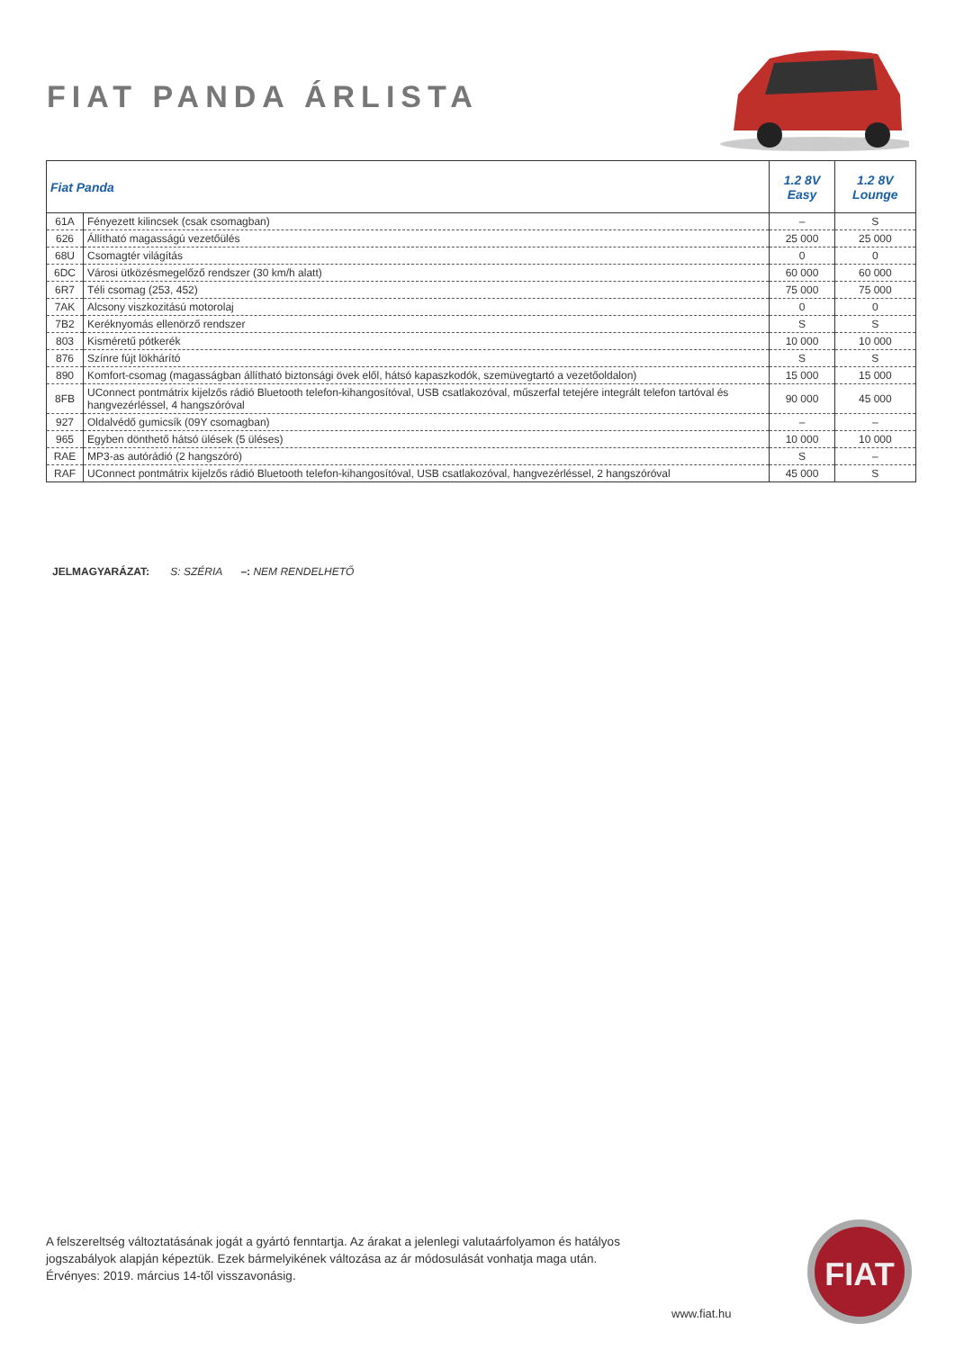FIAT PANDA ÁRLISTA
| Fiat Panda | | 1.2 8V Easy | 1.2 8V Lounge |
| --- | --- | --- | --- |
| 61A | Fényezett kilincsek (csak csomagban) | – | S |
| 626 | Állítható magasságú vezetőülés | 25 000 | 25 000 |
| 68U | Csomagtér világítás | 0 | 0 |
| 6DC | Városi ütközésmegelőző rendszer (30 km/h alatt) | 60 000 | 60 000 |
| 6R7 | Téli csomag (253, 452) | 75 000 | 75 000 |
| 7AK | Alcsony viszkozitású motorolaj | 0 | 0 |
| 7B2 | Keréknyomás ellenörző rendszer | S | S |
| 803 | Kisméretű pótkerék | 10 000 | 10 000 |
| 876 | Színre fújt lökhárító | S | S |
| 890 | Komfort-csomag (magasságban állítható biztonsági övek elől, hátsó kapaszkodók, szemüvegtartó a vezetőoldalon) | 15 000 | 15 000 |
| 8FB | UConnect pontmátrix kijelzős rádió Bluetooth telefon-kihangosítóval, USB csatlakozóval, műszerfal tetejére integrált telefon tartóval és hangvezérléssel, 4 hangszóróval | 90 000 | 45 000 |
| 927 | Oldalvédő gumicsík (09Y csomagban) | – | – |
| 965 | Egyben dönthető hátsó ülések (5 üléses) | 10 000 | 10 000 |
| RAE | MP3-as autórádió (2 hangszóró) | S | – |
| RAF | UConnect pontmátrix kijelzős rádió Bluetooth telefon-kihangosítóval, USB csatlakozóval, hangvezérléssel, 2 hangszóróval | 45 000 | S |
JELMAGYARÁZAT: S: SZÉRIA –: NEM RENDELHETŐ
A felszereltség változtatásának jogát a gyártó fenntartja. Az árakat a jelenlegi valutaárfolyamon és hatályos
jogszabályok alapján képeztük. Ezek bármelyikének változása az ár módosulását vonhatja maga után.
Érvényes: 2019. március 14-től visszavonásig.
www.fiat.hu
FIAT